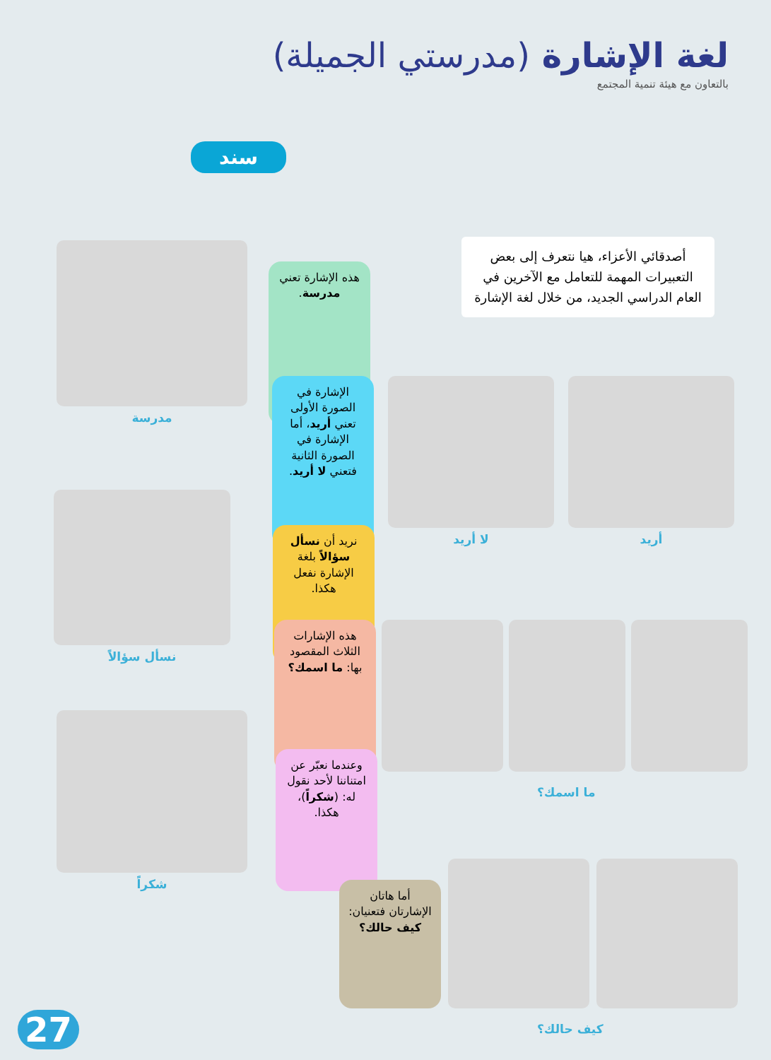لغة الإشارة (مدرستي الجميلة)
بالتعاون مع هيئة تنمية المجتمع
سند
أصدقائي الأعزاء، هيا نتعرف إلى بعض التعبيرات المهمة للتعامل مع الآخرين في العام الدراسي الجديد، من خلال لغة الإشارة
مدرسة
هذه الإشارة تعني مدرسة.
الإشارة في الصورة الأولى تعني أريد، أما الإشارة في الصورة الثانية فتعني لا أريد.
لا أريد أريد
نسأل سؤالاً
نريد أن نسأل سؤالاً بلغة الإشارة نفعل هكذا.
هذه الإشارات الثلاث المقصود بها: ما اسمك؟
ما اسمك؟
شكراً
وعندما نعبّر عن امتناننا لأحد نقول له: (شكراً)، هكذا.
أما هاتان الإشارتان فتعنيان: كيف حالك؟
كيف حالك؟
27